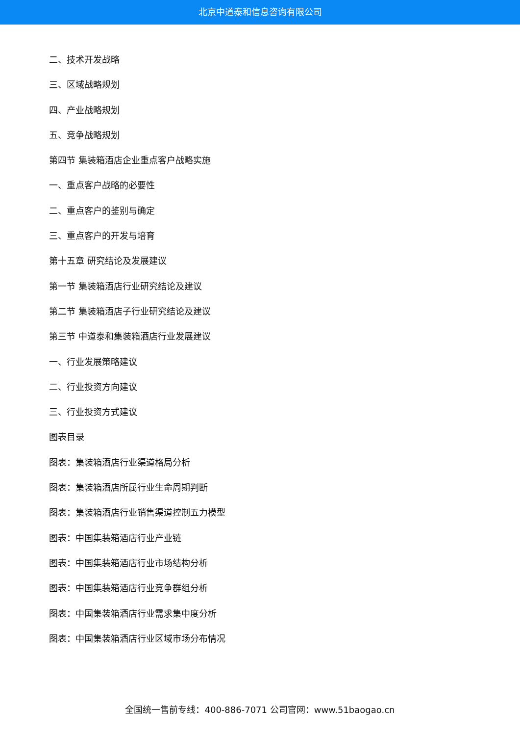北京中道泰和信息咨询有限公司
二、技术开发战略
三、区域战略规划
四、产业战略规划
五、竞争战略规划
第四节 集装箱酒店企业重点客户战略实施
一、重点客户战略的必要性
二、重点客户的鉴别与确定
三、重点客户的开发与培育
第十五章 研究结论及发展建议
第一节 集装箱酒店行业研究结论及建议
第二节 集装箱酒店子行业研究结论及建议
第三节 中道泰和集装箱酒店行业发展建议
一、行业发展策略建议
二、行业投资方向建议
三、行业投资方式建议
图表目录
图表：集装箱酒店行业渠道格局分析
图表：集装箱酒店所属行业生命周期判断
图表：集装箱酒店行业销售渠道控制五力模型
图表：中国集装箱酒店行业产业链
图表：中国集装箱酒店行业市场结构分析
图表：中国集装箱酒店行业竞争群组分析
图表：中国集装箱酒店行业需求集中度分析
图表：中国集装箱酒店行业区域市场分布情况
全国统一售前专线：400-886-7071 公司官网：www.51baogao.cn